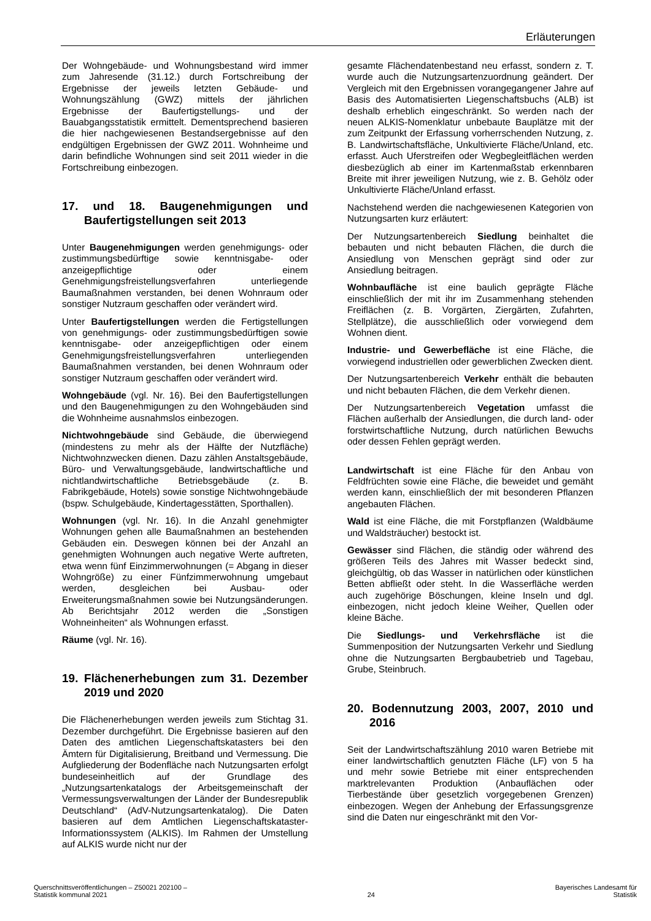Erläuterungen
Der Wohngebäude- und Wohnungsbestand wird immer zum Jahresende (31.12.) durch Fortschreibung der Ergebnisse der jeweils letzten Gebäude- und Wohnungszählung (GWZ) mittels der jährlichen Ergebnisse der Baufertigstellungs- und der Bauabgangsstatistik ermittelt. Dementsprechend basieren die hier nachgewiesenen Bestandsergebnisse auf den endgültigen Ergebnissen der GWZ 2011. Wohnheime und darin befindliche Wohnungen sind seit 2011 wieder in die Fortschreibung einbezogen.
17. und 18. Baugenehmigungen und Baufertigstellungen seit 2013
Unter Baugenehmigungen werden genehmigungs- oder zustimmungsbedürftige sowie kenntnisgabe- oder anzeigepflichtige oder einem Genehmigungsfreistellungsverfahren unterliegende Baumaßnahmen verstanden, bei denen Wohnraum oder sonstiger Nutzraum geschaffen oder verändert wird.
Unter Baufertigstellungen werden die Fertigstellungen von genehmigungs- oder zustimmungsbedürftigen sowie kenntnisgabe- oder anzeigepflichtigen oder einem Genehmigungsfreistellungsverfahren unterliegenden Baumaßnahmen verstanden, bei denen Wohnraum oder sonstiger Nutzraum geschaffen oder verändert wird.
Wohngebäude (vgl. Nr. 16). Bei den Baufertigstellungen und den Baugenehmigungen zu den Wohngebäuden sind die Wohnheime ausnahmslos einbezogen.
Nichtwohngebäude sind Gebäude, die überwiegend (mindestens zu mehr als der Hälfte der Nutzfläche) Nichtwohnzwecken dienen. Dazu zählen Anstaltsgebäude, Büro- und Verwaltungsgebäude, landwirtschaftliche und nichtlandwirtschaftliche Betriebsgebäude (z. B. Fabrikgebäude, Hotels) sowie sonstige Nichtwohngebäude (bspw. Schulgebäude, Kindertagesstätten, Sporthallen).
Wohnungen (vgl. Nr. 16). In die Anzahl genehmigter Wohnungen gehen alle Baumaßnahmen an bestehenden Gebäuden ein. Deswegen können bei der Anzahl an genehmigten Wohnungen auch negative Werte auftreten, etwa wenn fünf Einzimmerwohnungen (= Abgang in dieser Wohngröße) zu einer Fünfzimmerwohnung umgebaut werden, desgleichen bei Ausbau- oder Erweiterungsmaßnahmen sowie bei Nutzungsänderungen. Ab Berichtsjahr 2012 werden die „Sonstigen Wohneinheiten“ als Wohnungen erfasst.
Räume (vgl. Nr. 16).
19. Flächenerhebungen zum 31. Dezember 2019 und 2020
Die Flächenerhebungen werden jeweils zum Stichtag 31. Dezember durchgeführt. Die Ergebnisse basieren auf den Daten des amtlichen Liegenschaftskatasters bei den Ämtern für Digitalisierung, Breitband und Vermessung. Die Aufgliederung der Bodenfläche nach Nutzungsarten erfolgt bundeseinheitlich auf der Grundlage des „Nutzungsartenkatalogs der Arbeitsgemeinschaft der Vermessungsverwaltungen der Länder der Bundesrepublik Deutschland“ (AdV-Nutzungsartenkatalog). Die Daten basieren auf dem Amtlichen Liegenschaftskataster-Informationssystem (ALKIS). Im Rahmen der Umstellung auf ALKIS wurde nicht nur der
gesamte Flächendatenbestand neu erfasst, sondern z. T. wurde auch die Nutzungsartenzuordnung geändert. Der Vergleich mit den Ergebnissen vorangegangener Jahre auf Basis des Automatisierten Liegenschaftsbuchs (ALB) ist deshalb erheblich eingeschränkt. So werden nach der neuen ALKIS-Nomenklatur unbebaute Bauplätze mit der zum Zeitpunkt der Erfassung vorherrschenden Nutzung, z. B. Landwirtschaftsfläche, Unkultivierte Fläche/Unland, etc. erfasst. Auch Uferstreifen oder Wegbegleitflächen werden diesbezüglich ab einer im Kartenmaßstab erkennbaren Breite mit ihrer jeweiligen Nutzung, wie z. B. Gehölz oder Unkultivierte Fläche/Unland erfasst.
Nachstehend werden die nachgewiesenen Kategorien von Nutzungsarten kurz erläutert:
Der Nutzungsartenbereich Siedlung beinhaltet die bebauten und nicht bebauten Flächen, die durch die Ansiedlung von Menschen geprägt sind oder zur Ansiedlung beitragen.
Wohnbaufläche ist eine baulich geprägte Fläche einschließlich der mit ihr im Zusammenhang stehenden Freiflächen (z. B. Vorgärten, Ziergärten, Zufahrten, Stellplätze), die ausschließlich oder vorwiegend dem Wohnen dient.
Industrie- und Gewerbefläche ist eine Fläche, die vorwiegend industriellen oder gewerblichen Zwecken dient.
Der Nutzungsartenbereich Verkehr enthält die bebauten und nicht bebauten Flächen, die dem Verkehr dienen.
Der Nutzungsartenbereich Vegetation umfasst die Flächen außerhalb der Ansiedlungen, die durch land- oder forstwirtschaftliche Nutzung, durch natürlichen Bewuchs oder dessen Fehlen geprägt werden.
Landwirtschaft ist eine Fläche für den Anbau von Feldfrüchten sowie eine Fläche, die beweidet und gemäht werden kann, einschließlich der mit besonderen Pflanzen angebauten Flächen.
Wald ist eine Fläche, die mit Forstpflanzen (Waldbäume und Waldsträucher) bestockt ist.
Gewässer sind Flächen, die ständig oder während des größeren Teils des Jahres mit Wasser bedeckt sind, gleichgültig, ob das Wasser in natürlichen oder künstlichen Betten abfließt oder steht. In die Wasserfläche werden auch zugehörige Böschungen, kleine Inseln und dgl. einbezogen, nicht jedoch kleine Weiher, Quellen oder kleine Bäche.
Die Siedlungs- und Verkehrsfläche ist die Summenposition der Nutzungsarten Verkehr und Siedlung ohne die Nutzungsarten Bergbaubetrieb und Tagebau, Grube, Steinbruch.
20. Bodennutzung 2003, 2007, 2010 und 2016
Seit der Landwirtschaftszählung 2010 waren Betriebe mit einer landwirtschaftlich genutzten Fläche (LF) von 5 ha und mehr sowie Betriebe mit einer entsprechenden marktrelevanten Produktion (Anbauflächen oder Tierbestände über gesetzlich vorgegebenen Grenzen) einbezogen. Wegen der Anhebung der Erfassungsgrenze sind die Daten nur eingeschränkt mit den Vor-
Querschnittsveröffentlichungen – Z50021 202100 –
Statistik kommunal 2021
24 Bayerisches Landesamt für
Statistik